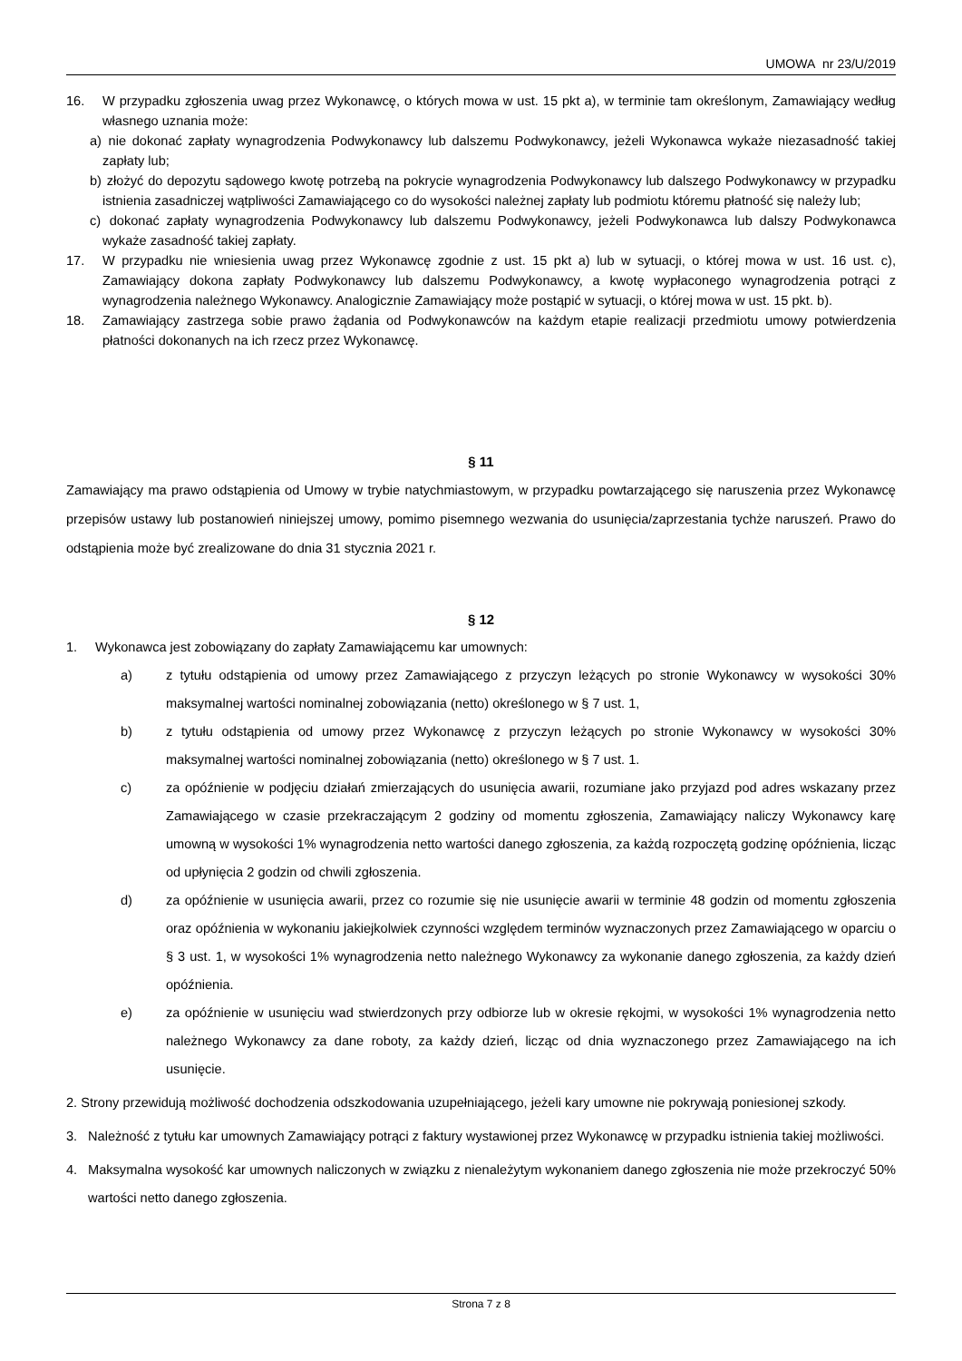UMOWA nr 23/U/2019
16. W przypadku zgłoszenia uwag przez Wykonawcę, o których mowa w ust. 15 pkt a), w terminie tam określonym, Zamawiający według własnego uznania może:
a) nie dokonać zapłaty wynagrodzenia Podwykonawcy lub dalszemu Podwykonawcy, jeżeli Wykonawca wykaże niezasadność takiej zapłaty lub;
b) złożyć do depozytu sądowego kwotę potrzebą na pokrycie wynagrodzenia Podwykonawcy lub dalszego Podwykonawcy w przypadku istnienia zasadniczej wątpliwości Zamawiającego co do wysokości należnej zapłaty lub podmiotu któremu płatność się należy lub;
c) dokonać zapłaty wynagrodzenia Podwykonawcy lub dalszemu Podwykonawcy, jeżeli Podwykonawca lub dalszy Podwykonawca wykaże zasadność takiej zapłaty.
17. W przypadku nie wniesienia uwag przez Wykonawcę zgodnie z ust. 15 pkt a) lub w sytuacji, o której mowa w ust. 16 ust. c), Zamawiający dokona zapłaty Podwykonawcy lub dalszemu Podwykonawcy, a kwotę wypłaconego wynagrodzenia potrąci z wynagrodzenia należnego Wykonawcy. Analogicznie Zamawiający może postąpić w sytuacji, o której mowa w ust. 15 pkt. b).
18. Zamawiający zastrzega sobie prawo żądania od Podwykonawców na każdym etapie realizacji przedmiotu umowy potwierdzenia płatności dokonanych na ich rzecz przez Wykonawcę.
§ 11
Zamawiający ma prawo odstąpienia od Umowy w trybie natychmiastowym, w przypadku powtarzającego się naruszenia przez Wykonawcę przepisów ustawy lub postanowień niniejszej umowy, pomimo pisemnego wezwania do usunięcia/zaprzestania tychże naruszeń. Prawo do odstąpienia może być zrealizowane do dnia 31 stycznia 2021 r.
§ 12
1. Wykonawca jest zobowiązany do zapłaty Zamawiającemu kar umownych:
a) z tytułu odstąpienia od umowy przez Zamawiającego z przyczyn leżących po stronie Wykonawcy w wysokości 30% maksymalnej wartości nominalnej zobowiązania (netto) określonego w § 7 ust. 1,
b) z tytułu odstąpienia od umowy przez Wykonawcę z przyczyn leżących po stronie Wykonawcy w wysokości 30% maksymalnej wartości nominalnej zobowiązania (netto) określonego w § 7 ust. 1.
c) za opóźnienie w podjęciu działań zmierzających do usunięcia awarii, rozumiane jako przyjazd pod adres wskazany przez Zamawiającego w czasie przekraczającym 2 godziny od momentu zgłoszenia, Zamawiający naliczy Wykonawcy karę umowną w wysokości 1% wynagrodzenia netto wartości danego zgłoszenia, za każdą rozpoczętą godzinę opóźnienia, licząc od upłynięcia 2 godzin od chwili zgłoszenia.
d) za opóźnienie w usunięcia awarii, przez co rozumie się nie usunięcie awarii w terminie 48 godzin od momentu zgłoszenia oraz opóźnienia w wykonaniu jakiejkolwiek czynności względem terminów wyznaczonych przez Zamawiającego w oparciu o § 3 ust. 1, w wysokości 1% wynagrodzenia netto należnego Wykonawcy za wykonanie danego zgłoszenia, za każdy dzień opóźnienia.
e) za opóźnienie w usunięciu wad stwierdzonych przy odbiorze lub w okresie rękojmi, w wysokości 1% wynagrodzenia netto należnego Wykonawcy za dane roboty, za każdy dzień, licząc od dnia wyznaczonego przez Zamawiającego na ich usunięcie.
2. Strony przewidują możliwość dochodzenia odszkodowania uzupełniającego, jeżeli kary umowne nie pokrywają poniesionej szkody.
3. Należność z tytułu kar umownych Zamawiający potrąci z faktury wystawionej przez Wykonawcę w przypadku istnienia takiej możliwości.
4. Maksymalna wysokość kar umownych naliczonych w związku z nienależytym wykonaniem danego zgłoszenia nie może przekroczyć 50% wartości netto danego zgłoszenia.
Strona 7 z 8